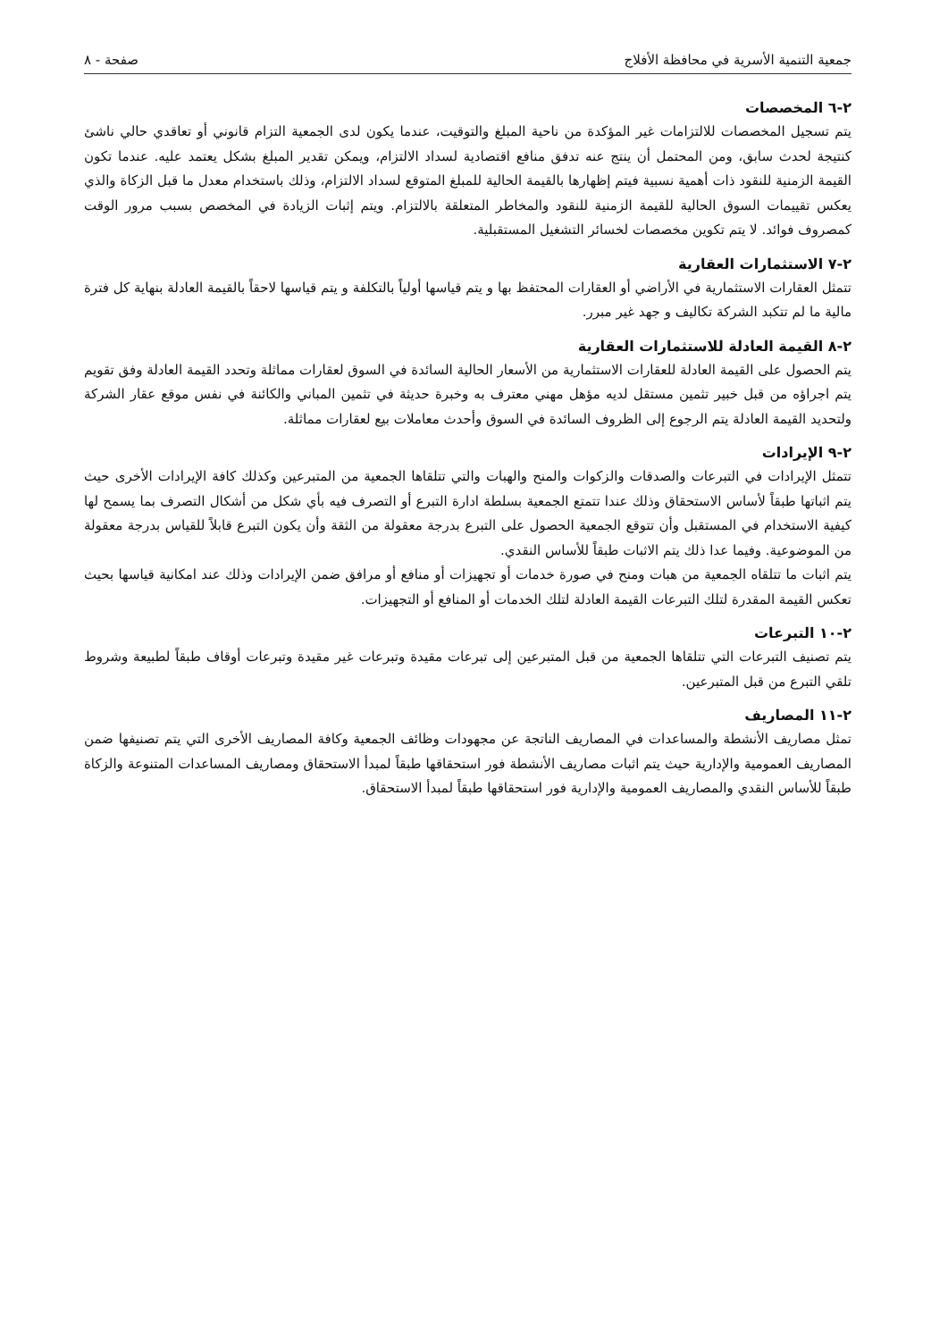جمعية التنمية الأسرية في محافظة الأفلاج صفحة - ٨
٢-٦ المخصصات
يتم تسجيل المخصصات للالتزامات غير المؤكدة من ناحية المبلغ والتوقيت، عندما يكون لدى الجمعية التزام قانوني أو تعاقدي حالي ناشئ كنتيجة لحدث سابق، ومن المحتمل أن ينتج عنه تدفق منافع اقتصادية لسداد الالتزام، ويمكن تقدير المبلغ بشكل يعتمد عليه. عندما تكون القيمة الزمنية للنقود ذات أهمية نسبية فيتم إظهارها بالقيمة الحالية للمبلغ المتوقع لسداد الالتزام، وذلك باستخدام معدل ما قبل الزكاة والذي يعكس تقييمات السوق الحالية للقيمة الزمنية للنقود والمخاطر المتعلقة بالالتزام. ويتم إثبات الزيادة في المخصص بسبب مرور الوقت كمصروف فوائد. لا يتم تكوين مخصصات لخسائر التشغيل المستقبلية.
٢-٧ الاستثمارات العقارية
تتمثل العقارات الاستثمارية في الأراضي أو العقارات المحتفظ بها و يتم قياسها أولياً بالتكلفة و يتم قياسها لاحقاً بالقيمة العادلة بنهاية كل فترة مالية ما لم تتكبد الشركة تكاليف و جهد غير مبرر.
٢-٨ القيمة العادلة للاستثمارات العقارية
يتم الحصول على القيمة العادلة للعقارات الاستثمارية من الأسعار الحالية السائدة في السوق لعقارات مماثلة وتحدد القيمة العادلة وفق تقويم يتم اجراؤه من قبل خبير تثمين مستقل لديه مؤهل مهني معترف به وخبرة حديثة في تثمين المباني والكائنة في نفس موقع عقار الشركة ولتحديد القيمة العادلة يتم الرجوع إلى الظروف السائدة في السوق وأحدث معاملات بيع لعقارات مماثلة.
٢-٩ الإيرادات
تتمثل الإيرادات في التبرعات والصدقات والزكوات والمنح والهبات والتي تتلقاها الجمعية من المتبرعين وكذلك كافة الإيرادات الأخرى حيث يتم اثباتها طبقاً لأساس الاستحقاق وذلك عندا تتمتع الجمعية بسلطة ادارة التبرع أو التصرف فيه بأي شكل من أشكال التصرف بما يسمح لها كيفية الاستخدام في المستقبل وأن تتوقع الجمعية الحصول على التبرع بدرجة معقولة من الثقة وأن يكون التبرع قابلاً للقياس بدرجة معقولة من الموضوعية. وفيما عدا ذلك يتم الاثبات طبقاً للأساس النقدي.
يتم اثبات ما تتلقاه الجمعية من هبات ومنح في صورة خدمات أو تجهيزات أو منافع أو مرافق ضمن الإيرادات وذلك عند امكانية قياسها بحيث تعكس القيمة المقدرة لتلك التبرعات القيمة العادلة لتلك الخدمات أو المنافع أو التجهيزات.
٢-١٠ التبرعات
يتم تصنيف التبرعات التي تتلقاها الجمعية من قبل المتبرعين إلى تبرعات مقيدة وتبرعات غير مقيدة وتبرعات أوقاف طبقاً لطبيعة وشروط تلقي التبرع من قبل المتبرعين.
٢-١١ المصاريف
تمثل مصاريف الأنشطة والمساعدات في المصاريف الناتجة عن مجهودات وظائف الجمعية وكافة المصاريف الأخرى التي يتم تصنيفها ضمن المصاريف العمومية والإدارية حيث يتم اثبات مصاريف الأنشطة فور استحقاقها طبقاً لمبدأ الاستحقاق ومصاريف المساعدات المتنوعة والزكاة طبقاً للأساس النقدي والمصاريف العمومية والإدارية فور استحقاقها طبقاً لمبدأ الاستحقاق.